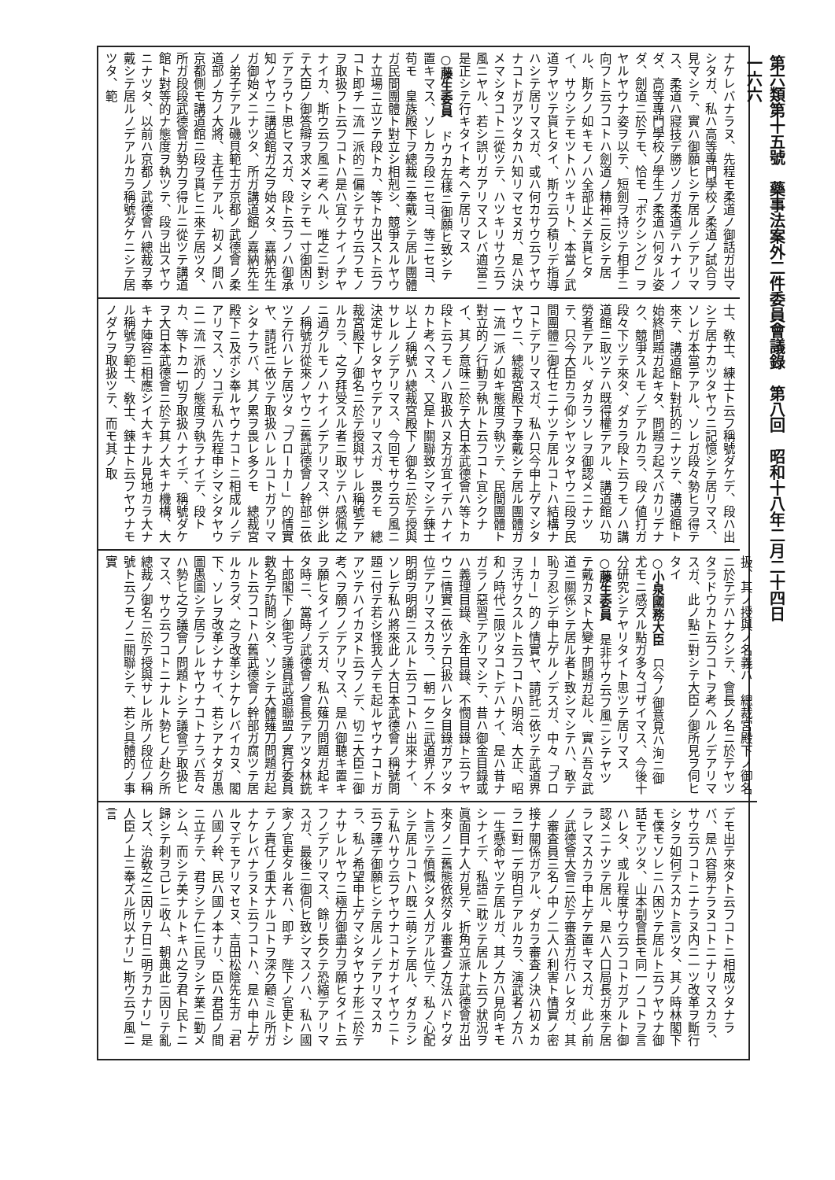第六類第十五號　藥事法案外二件委員會議錄　第八回　昭和十八年二月二十四日
一六六
ナケレバナラヌ、先程モ柔道ノ御話ガ出マシタガ、私ハ高等專門學校ノ柔道ノ試合ヲ見マシテ、實ハ御願ヒシテ居ルノデアリマス、柔道ハ寢技デ勝ツノガ柔道デハナイノダ、高等專門學校ノ學生ノ柔道ハ何タル姿ダ、劍道ニ於テモ、恰モ「ボクシング」ヲヤルヤウナ姿ヲ以テ、短劍ヲ持ツテ相手ニ向フト云フコトハ劍道ノ精神ニ反シテ居ル、斯クノ如キモノハ全部止メテ貰ヒタイ、サウシテモツトハツキリト、本當ノ武道ヲヤツテ貰ヒタイ、斯ウ云フ積リデ指導ハシテ居リマスガ、或ハ何カサウ云フヤウナコトガアツタカハ知リマセヌガ、是ハ決メマシタコトニ從ツテ、ハツキリサウ云フ風ニヤル、若シ誤リガアリマスレバ適當ニ是正シテ行キタイト考ヘテ居リマス
○藤生委員　ドウカ左樣ニ御願ヒ致シテ置キマス、ソレカラ段ニセヨ、等ニセヨ、苟モ　皇族殿下ヲ總裁ニ奉戴シテ居ル團體ガ民間團體ト對立シ相剋シ、競爭スルヤウナ立場ニ立ツテ段トカ、等トカ出スト云フコト即チ一流一派的ニ偏シテサウ云フモノヲ取扱フト云フコトハ是ハ宜クナイノヂヤナイカ、斯ウ云フ風ニ考ヘル、唯之ニ對シテ大臣ノ御答辯ヲ求メマシテモ一寸御困リデアラウト思ヒマスガ、段ト云フノハ御承知ノヤウニ講道館ガ之ヲ始メタ、嘉納先生ガ御始メニナツタ、所ガ講道館ノ嘉納先生ノ弟子デアル磯貝範士ガ京都ノ武德會ノ柔道部ノ方ノ大將、主任デアル、初メノ間ハ京都側モ講道館ニ段ヲ貰ヒニ來テ居ツタ、所ガ段段武德會ガ勢力ヲ得ルニ從ツテ講道館ト對等的ナ態度ヲ執ツテ、段ヲ出スヤウニナツタ、以前ハ京都ノ武德會ハ總裁ヲ奉戴シテ居ルノデアルカラ稱號ダケニシテ居ツタ、範
士、敎士、練士ト云フ稱號ダケデ、段ハ出シテ居ナカツタヤウニ記憶シテ居リマス、ソレガ本當デアル、ソレガ段々勢ヒヲ得テ來テ、講道館ト對抗的ニナツテ、講道館ト始終問題ガ起キタ、問題ヲ起スバカリデナク、競爭スルモノデアルカラ、段ノ値打ガ段々下ツテ來タ、ダカラ段ト云フモノハ講道館ニ取ツテハ既得權デアル、講道館ハ功勞者デアル、ダカラソレヲ御認メニナツテ、只今大臣カラ仰シヤツタヤウニ段ヲ民間團體ニ御任セニナツテ居ルコトハ結構ナコトデアリマスガ、私ハ只今申上ゲマシタヤウニ、總裁宮殿下ヲ奉戴シテ居ル團體ガ一流一派ノ如キ態度ヲ執ツテ、民間團體ト對立的ノ行動ヲ執ルト云フコト宜シクナイ、其ノ意味ニ於テ大日本武德會ハ等トカ段ト云フモノハ取扱ハヌ方ガ宜イデハナイカト考ヘマス、又是ト關聯致シマシテ錬士以上ノ稱號ハ總裁宮殿下ノ御名ニ於テ授與サレルノデアリマス、今回モサウ云フ風ニ決定サレタヤウデアリマスガ、畏クモ　總裁宮殿下ノ御名ニ於テ授與サレル稱號デアルカラ、之ヲ拜受スル者ニ取ツテハ感佩之ニ過グルモノハナイノデアリマス、併シ此ノ稱號ガ從來ノヤウニ舊武德會ノ幹部ニ依ツテ行ハレテ居ツタ「ブローカー」的情實ヤ、請託ニ依ツテ取扱ハレルコトガアリマシタナラバ、其ノ累ヲ畏レ多クモ　總裁宮殿下ニ及ボシ奉ルヤウナコトニ相成ルノデアリマス、ソコデ私ハ先程申シマシタヤウニ一流一派的ノ態度ヲ執ラナイデ、段トカ、等トカ一切ヲ取扱ハナイデ、稱號ダケヲ大日本武德會ニ於テ其ノ大キナ機構、大キナ陣容ニ相應シイ大キナル見地カラ大ナル稱號ヲ範士、敎士、錬士ト云フヤウナモノダケヲ取扱ツテ、而モ其ノ取
扱、其ノ授與ノ名義ハ　總裁宮殿下ノ御名ニ於テデハナクシテ、會長ノ名ニ於テヤツタラドウカト云フコトヲ考ヘルノデアリマスガ、此ノ點ニ對シテ大臣ノ御所見ヲ伺ヒタイ
○小泉國務大臣　只今ノ御意見ハ洵ニ御尤モニ感ズル點ガ多々ゴザイマス、今後十分研究シテヤリタイト思ツテ居リマス
○藤生委員　是非サウ云フ風ニシテヤツテ戴カヌト大變ナ問題ガ起ル、實ハ吾々武道ニ關係シテ居ル者ト致シマシテハ、敢テ恥ヲ忍ンデ申上ゲルノデスガ、中々「ブローカー」的ノ情實ヤ、請託ニ依ツテ武道界ヲ汚サクスルト云フコトハ明治、大正、昭和ノ時代ニ限ツタコトデハナイ、是ハ昔ナガラノ惡習デアリマシテ、昔ハ御金目錄或ハ義理目錄、永年目錄、不憫目錄ト云フヤウニ情實ニ依ツテ只扱ハレタ目錄ガアツタ位デアリマスカラ、一朝一夕ニ武道界ノ不明朗ヲ明朗ニスルト云フコトハ出來ナイ、ソレデ私ハ將來此ノ大日本武德會ノ稱號問題ニ付テ若シ怪我人デモ起ルヤウナコトガアツテハイカヌト云フノデ、切ニ大臣ニ御考ヘヲ願フノデアリマス、是ハ御聽キ置キヲ願ヒタイノデスガ、私ハ薙刀問題ガ起キタ時ニ、當時ノ武德會ノ會長デアツタ林銑十郎閣下ノ御宅ヲ議員武道聯盟ノ實行委員數名デ訪問シタ、ソシテ大體薙刀問題ガ起ルト云フコトハ舊武德會ノ幹部ガ腐ツテ居ルカラダ、之ヲ改革シナケレバイカヌ、閣下、ソレヲ改革シナサイ、若シアナタガ愚圖愚圖シテ居ラレルヤウナコトナラバ吾々ハ勢ヒ之ヲ議會ノ問題トシテ議會デ取扱ヒマス、サウ云フコトニナルト勢ヒノ赴ク所總裁ノ御名ニ於テ授與サレル所ノ段位ノ稱號ト云フモノニ關聯シテ、若シ具體的ノ事實
デモ出テ來タト云フコトニ相成ツタナラバ、是ハ容易ナラヌコトニナリマスカラ、サウ云フコトニナラヌ内ニ一ツ改革ヲ斷行シタラ如何デスカト言ツタ、其ノ時林閣下モ僕モソレニハ困ツテ居ルト云フヤウナ御話モアツタ、山本副會長モ同一ノコトヲ言ハレタ、或ル程度サウ云フコトガアルト御認メニナツテ居ル、是ハ人口局長ガ來テ居ラレマスカラ申上ゲテ置キマスガ、此ノ前ノ武德會大會ニ於テ審査ガ行ハレタガ、其ノ審査員三名ノ中ノ二人ハ利害ト情實ノ密接ナ關係ガアル、ダカラ審査ノ決ハ初メカラ二對一デ明白デアルカラ、演武者ノ方ハ一生懸命ヤツテ居ルガ、其ノ方ハ見向キモシナイデ、私語ニ耽ツテ居ルト云フ狀況ヲ眞面目ナ人ガ見テ、折角立派ナ武德會ガ出來タノニ舊態依然タル審査ノ方法ハドウダト言ツテ憤慨シタ人ガアル位デ、私ノ心配シテ居ルコトハ既ニ萌シテ居ル、ダカラシテ私ハサウ云フヤウナコトガナイヤウニト云フ譯デ御願ヒシテ居ルノデアリマスカラ、私ノ希望申上ゲマシタヤウナ形ニ於テナサレルヤウニ極力御盡力ヲ願ヒタイト云フノデアリマス、餘リ長クテ恐縮デアリマスガ、最後ニ御伺ヒ致シマスノハ、私ハ國家ノ官吏タル者ハ、即チ　陛下ノ官吏トシテノ責任ノ重大ナルコトヲ深ク顧ミル所ガナケレバナラヌト云フコトハ、是ハ申上ゲルマデモアリマセヌ、吉田松陰先生ガ「君ハ國ノ幹、民ハ國ノ本ナリ、臣ハ君臣ノ間ニ立チテ、君ヲシテ仁ニ民ヲシテ業ニ勤メシム、而シテ美ナルトキハ之ヲ君ト民トニ歸シテ刺ヲ己レニ收ム、朝典此ニ因リテ亂レズ、治敎之ニ因リテ日ニ明ラカナリ」是人臣ノ上ニ奉ズル所以ナリ」斯ウ云フ風ニ言